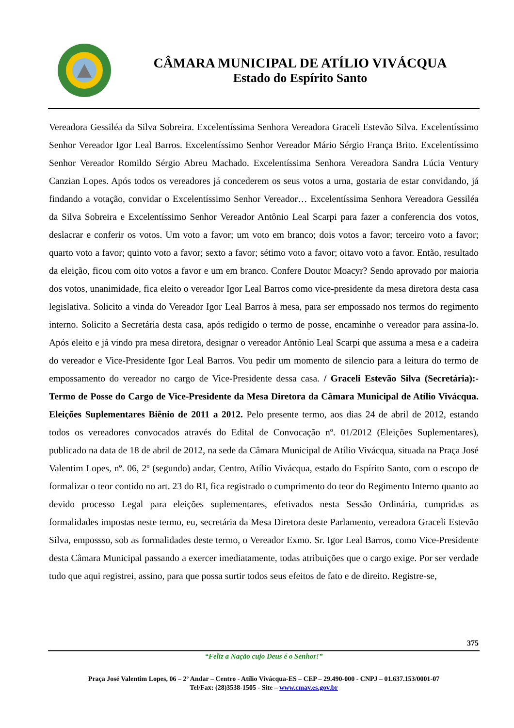CÂMARA MUNICIPAL DE ATÍLIO VIVÁCQUA
Estado do Espírito Santo
Vereadora Gessiléa da Silva Sobreira. Excelentíssima Senhora Vereadora Graceli Estevão Silva. Excelentíssimo Senhor Vereador Igor Leal Barros. Excelentíssimo Senhor Vereador Mário Sérgio França Brito. Excelentíssimo Senhor Vereador Romildo Sérgio Abreu Machado. Excelentíssima Senhora Vereadora Sandra Lúcia Ventury Canzian Lopes. Após todos os vereadores já concederem os seus votos a urna, gostaria de estar convidando, já findando a votação, convidar o Excelentíssimo Senhor Vereador… Excelentíssima Senhora Vereadora Gessiléa da Silva Sobreira e Excelentíssimo Senhor Vereador Antônio Leal Scarpi para fazer a conferencia dos votos, deslacrar e conferir os votos. Um voto a favor; um voto em branco; dois votos a favor; terceiro voto a favor; quarto voto a favor; quinto voto a favor; sexto a favor; sétimo voto a favor; oitavo voto a favor. Então, resultado da eleição, ficou com oito votos a favor e um em branco. Confere Doutor Moacyr? Sendo aprovado por maioria dos votos, unanimidade, fica eleito o vereador Igor Leal Barros como vice-presidente da mesa diretora desta casa legislativa. Solicito a vinda do Vereador Igor Leal Barros à mesa, para ser empossado nos termos do regimento interno. Solicito a Secretária desta casa, após redigido o termo de posse, encaminhe o vereador para assina-lo. Após eleito e já vindo pra mesa diretora, designar o vereador Antônio Leal Scarpi que assuma a mesa e a cadeira do vereador e Vice-Presidente Igor Leal Barros. Vou pedir um momento de silencio para a leitura do termo de empossamento do vereador no cargo de Vice-Presidente dessa casa. / Graceli Estevão Silva (Secretária):- Termo de Posse do Cargo de Vice-Presidente da Mesa Diretora da Câmara Municipal de Atílio Vivácqua. Eleições Suplementares Biênio de 2011 a 2012. Pelo presente termo, aos dias 24 de abril de 2012, estando todos os vereadores convocados através do Edital de Convocação nº. 01/2012 (Eleições Suplementares), publicado na data de 18 de abril de 2012, na sede da Câmara Municipal de Atílio Vivácqua, situada na Praça José Valentim Lopes, nº. 06, 2º (segundo) andar, Centro, Atílio Vivácqua, estado do Espírito Santo, com o escopo de formalizar o teor contido no art. 23 do RI, fica registrado o cumprimento do teor do Regimento Interno quanto ao devido processo Legal para eleições suplementares, efetivados nesta Sessão Ordinária, cumpridas as formalidades impostas neste termo, eu, secretária da Mesa Diretora deste Parlamento, vereadora Graceli Estevão Silva, empossso, sob as formalidades deste termo, o Vereador Exmo. Sr. Igor Leal Barros, como Vice-Presidente desta Câmara Municipal passando a exercer imediatamente, todas atribuições que o cargo exige. Por ser verdade tudo que aqui registrei, assino, para que possa surtir todos seus efeitos de fato e de direito. Registre-se,
375
“Feliz a Nação cujo Deus é o Senhor!”
Praça José Valentim Lopes, 06 – 2º Andar – Centro - Atílio Vivácqua-ES – CEP – 29.490-000 - CNPJ – 01.637.153/0001-07
Tel/Fax: (28)3538-1505 - Site – www.cmav.es.gov.br